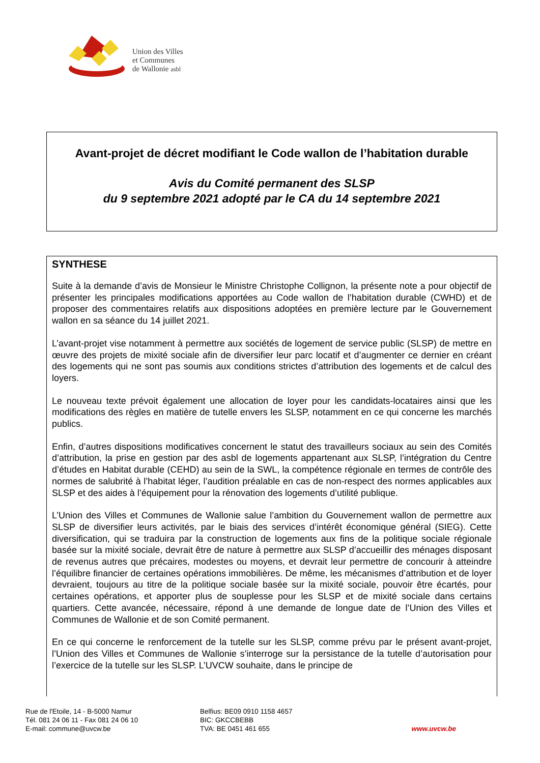Union des Villes
et Communes
de Wallonie asbl
Avant-projet de décret modifiant le Code wallon de l’habitation durable
Avis du Comité permanent des SLSP
du 9 septembre 2021 adopté par le CA du 14 septembre 2021
SYNTHESE
Suite à la demande d’avis de Monsieur le Ministre Christophe Collignon, la présente note a pour objectif de présenter les principales modifications apportées au Code wallon de l’habitation durable (CWHD) et de proposer des commentaires relatifs aux dispositions adoptées en première lecture par le Gouvernement wallon en sa séance du 14 juillet 2021.
L’avant-projet vise notamment à permettre aux sociétés de logement de service public (SLSP) de mettre en œuvre des projets de mixité sociale afin de diversifier leur parc locatif et d’augmenter ce dernier en créant des logements qui ne sont pas soumis aux conditions strictes d’attribution des logements et de calcul des loyers.
Le nouveau texte prévoit également une allocation de loyer pour les candidats-locataires ainsi que les modifications des règles en matière de tutelle envers les SLSP, notamment en ce qui concerne les marchés publics.
Enfin, d’autres dispositions modificatives concernent le statut des travailleurs sociaux au sein des Comités d’attribution, la prise en gestion par des asbl de logements appartenant aux SLSP, l’intégration du Centre d’études en Habitat durable (CEHD) au sein de la SWL, la compétence régionale en termes de contrôle des normes de salubrité à l’habitat léger, l’audition préalable en cas de non-respect des normes applicables aux SLSP et des aides à l’équipement pour la rénovation des logements d’utilité publique.
L’Union des Villes et Communes de Wallonie salue l’ambition du Gouvernement wallon de permettre aux SLSP de diversifier leurs activités, par le biais des services d’intérêt économique général (SIEG). Cette diversification, qui se traduira par la construction de logements aux fins de la politique sociale régionale basée sur la mixité sociale, devrait être de nature à permettre aux SLSP d’accueillir des ménages disposant de revenus autres que précaires, modestes ou moyens, et devrait leur permettre de concourir à atteindre l’équilibre financier de certaines opérations immobilières. De même, les mécanismes d’attribution et de loyer devraient, toujours au titre de la politique sociale basée sur la mixité sociale, pouvoir être écartés, pour certaines opérations, et apporter plus de souplesse pour les SLSP et de mixité sociale dans certains quartiers. Cette avancée, nécessaire, répond à une demande de longue date de l’Union des Villes et Communes de Wallonie et de son Comité permanent.
En ce qui concerne le renforcement de la tutelle sur les SLSP, comme prévu par le présent avant-projet, l’Union des Villes et Communes de Wallonie s’interroge sur la persistance de la tutelle d’autorisation pour l’exercice de la tutelle sur les SLSP. L’UVCW souhaite, dans le principe de
Rue de l'Etoile, 14 - B-5000 Namur
Tél. 081 24 06 11 - Fax 081 24 06 10
E-mail: commune@uvcw.be
Belfius: BE09 0910 1158 4657
BIC: GKCCBEBB
TVA: BE 0451 461 655
www.uvcw.be